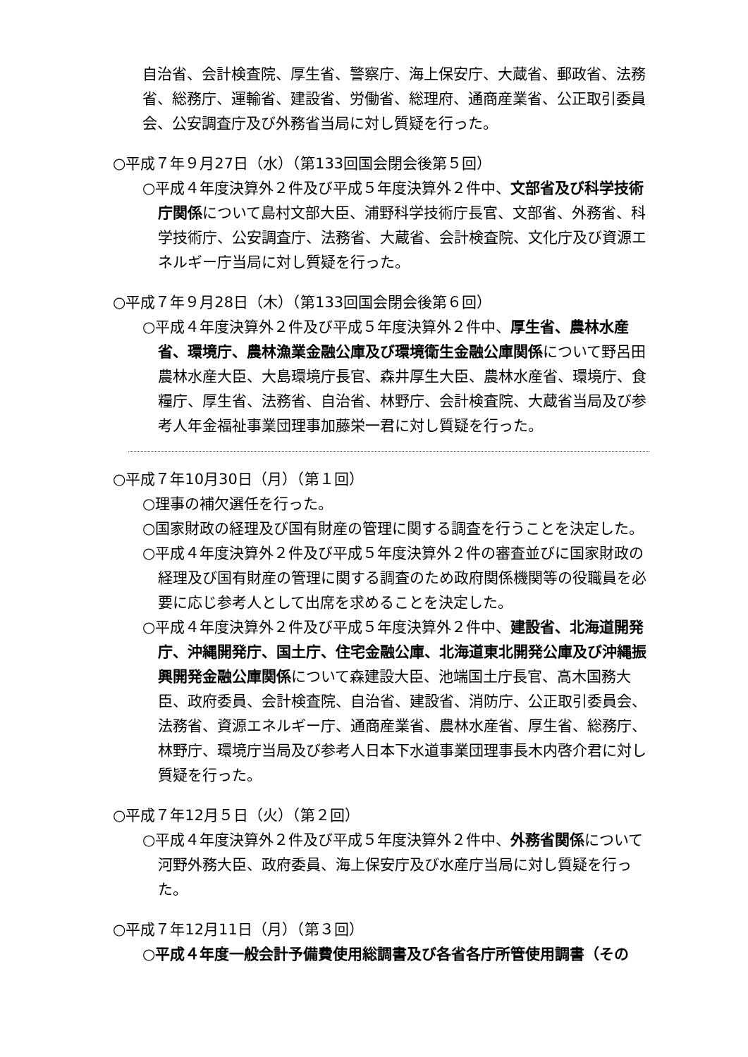自治省、会計検査院、厚生省、警察庁、海上保安庁、大蔵省、郵政省、法務省、総務庁、運輸省、建設省、労働省、総理府、通商産業省、公正取引委員会、公安調査庁及び外務省当局に対し質疑を行った。
○平成７年９月27日（水）（第133回国会閉会後第５回）
○平成４年度決算外２件及び平成５年度決算外２件中、文部省及び科学技術庁関係について島村文部大臣、浦野科学技術庁長官、文部省、外務省、科学技術庁、公安調査庁、法務省、大蔵省、会計検査院、文化庁及び資源エネルギー庁当局に対し質疑を行った。
○平成７年９月28日（木）（第133回国会閉会後第６回）
○平成４年度決算外２件及び平成５年度決算外２件中、厚生省、農林水産省、環境庁、農林漁業金融公庫及び環境衛生金融公庫関係について野呂田農林水産大臣、大島環境庁長官、森井厚生大臣、農林水産省、環境庁、食糧庁、厚生省、法務省、自治省、林野庁、会計検査院、大蔵省当局及び参考人年金福祉事業団理事加藤栄一君に対し質疑を行った。
○平成７年10月30日（月）（第１回）
○理事の補欠選任を行った。
○国家財政の経理及び国有財産の管理に関する調査を行うことを決定した。
○平成４年度決算外２件及び平成５年度決算外２件の審査並びに国家財政の経理及び国有財産の管理に関する調査のため政府関係機関等の役職員を必要に応じ参考人として出席を求めることを決定した。
○平成４年度決算外２件及び平成５年度決算外２件中、建設省、北海道開発庁、沖縄開発庁、国土庁、住宅金融公庫、北海道東北開発公庫及び沖縄振興開発金融公庫関係について森建設大臣、池端国土庁長官、高木国務大臣、政府委員、会計検査院、自治省、建設省、消防庁、公正取引委員会、法務省、資源エネルギー庁、通商産業省、農林水産省、厚生省、総務庁、林野庁、環境庁当局及び参考人日本下水道事業団理事長木内啓介君に対し質疑を行った。
○平成７年12月５日（火）（第２回）
○平成４年度決算外２件及び平成５年度決算外２件中、外務省関係について河野外務大臣、政府委員、海上保安庁及び水産庁当局に対し質疑を行った。
○平成７年12月11日（月）（第３回）
○平成４年度一般会計予備費使用総調書及び各省各庁所管使用調書（その